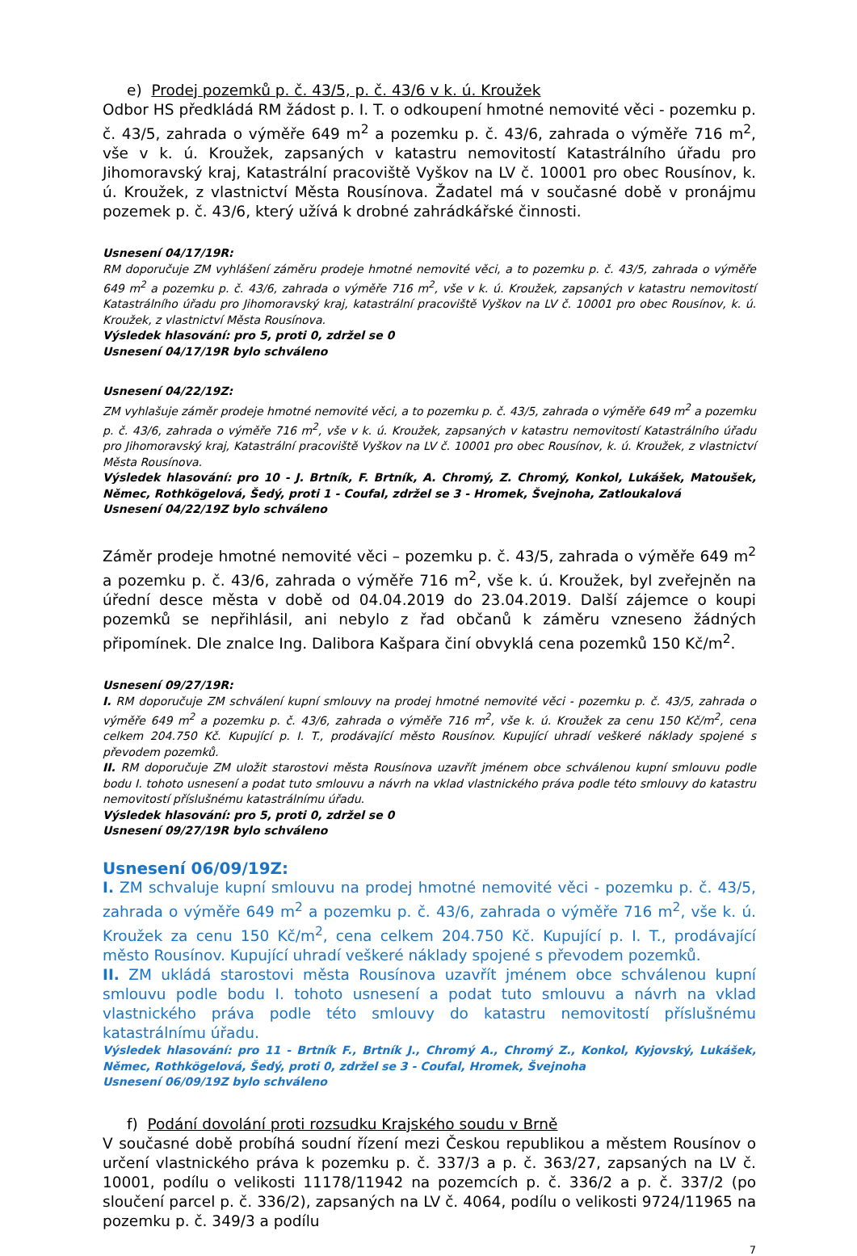e) Prodej pozemků p. č. 43/5, p. č. 43/6 v k. ú. Kroužek
Odbor HS předkládá RM žádost p. I. T. o odkoupení hmotné nemovité věci - pozemku p. č. 43/5, zahrada o výměře 649 m<sup>2</sup> a pozemku p. č. 43/6, zahrada o výměře 716 m<sup>2</sup>, vše v k. ú. Kroužek, zapsaných v katastru nemovitostí Katastrálního úřadu pro Jihomoravský kraj, Katastrální pracoviště Vyškov na LV č. 10001 pro obec Rousínov, k. ú. Kroužek, z vlastnictví Města Rousínova. Žadatel má v současné době v pronájmu pozemek p. č. 43/6, který užívá k drobné zahrádkářské činnosti.
Usnesení 04/17/19R:
RM doporučuje ZM vyhlášení záměru prodeje hmotné nemovité věci, a to pozemku p. č. 43/5, zahrada o výměře 649 m<sup>2</sup> a pozemku p. č. 43/6, zahrada o výměře 716 m<sup>2</sup>, vše v k. ú. Kroužek, zapsaných v katastru nemovitostí Katastrálního úřadu pro Jihomoravský kraj, katastrální pracoviště Vyškov na LV č. 10001 pro obec Rousínov, k. ú. Kroužek, z vlastnictví Města Rousínova.
Výsledek hlasování: pro 5, proti 0, zdržel se 0
Usnesení 04/17/19R bylo schváleno
Usnesení 04/22/19Z:
ZM vyhlašuje záměr prodeje hmotné nemovité věci, a to pozemku p. č. 43/5, zahrada o výměře 649 m<sup>2</sup> a pozemku p. č. 43/6, zahrada o výměře 716 m<sup>2</sup>, vše v k. ú. Kroužek, zapsaných v katastru nemovitostí Katastrálního úřadu pro Jihomoravský kraj, Katastrální pracoviště Vyškov na LV č. 10001 pro obec Rousínov, k. ú. Kroužek, z vlastnictví Města Rousínova.
Výsledek hlasování: pro 10 - J. Brtník, F. Brtník, A. Chromý, Z. Chromý, Konkol, Lukášek, Matoušek, Němec, Rothkögelová, Šedý, proti 1 - Coufal, zdržel se 3 - Hromek, Švejnoha, Zatloukalová
Usnesení 04/22/19Z bylo schváleno
Záměr prodeje hmotné nemovité věci – pozemku p. č. 43/5, zahrada o výměře 649 m<sup>2</sup> a pozemku p. č. 43/6, zahrada o výměře 716 m<sup>2</sup>, vše k. ú. Kroužek, byl zveřejněn na úřední desce města v době od 04.04.2019 do 23.04.2019. Další zájemce o koupi pozemků se nepřihlásil, ani nebylo z řad občanů k záměru vzneseno žádných připomínek. Dle znalce Ing. Dalibora Kašpara činí obvyklá cena pozemků 150 Kč/m<sup>2</sup>.
Usnesení 09/27/19R:
I. RM doporučuje ZM schválení kupní smlouvy na prodej hmotné nemovité věci - pozemku p. č. 43/5, zahrada o výměře 649 m<sup>2</sup> a pozemku p. č. 43/6, zahrada o výměře 716 m<sup>2</sup>, vše k. ú. Kroužek za cenu 150 Kč/m<sup>2</sup>, cena celkem 204.750 Kč. Kupující p. I. T., prodávající město Rousínov. Kupující uhradí veškeré náklady spojené s převodem pozemků.
II. RM doporučuje ZM uložit starostovi města Rousínova uzavřít jménem obce schválenou kupní smlouvu podle bodu I. tohoto usnesení a podat tuto smlouvu a návrh na vklad vlastnického práva podle této smlouvy do katastru nemovitostí příslušnému katastrálnímu úřadu.
Výsledek hlasování: pro 5, proti 0, zdržel se 0
Usnesení 09/27/19R bylo schváleno
Usnesení 06/09/19Z:
I. ZM schvaluje kupní smlouvu na prodej hmotné nemovité věci - pozemku p. č. 43/5, zahrada o výměře 649 m<sup>2</sup> a pozemku p. č. 43/6, zahrada o výměře 716 m<sup>2</sup>, vše k. ú. Kroužek za cenu 150 Kč/m<sup>2</sup>, cena celkem 204.750 Kč. Kupující p. I. T., prodávající město Rousínov. Kupující uhradí veškeré náklady spojené s převodem pozemků.
II. ZM ukládá starostovi města Rousínova uzavřít jménem obce schválenou kupní smlouvu podle bodu I. tohoto usnesení a podat tuto smlouvu a návrh na vklad vlastnického práva podle této smlouvy do katastru nemovitostí příslušnému katastrálnímu úřadu.
Výsledek hlasování: pro 11 - Brtník F., Brtník J., Chromý A., Chromý Z., Konkol, Kyjovský, Lukášek, Němec, Rothkögelová, Šedý, proti 0, zdržel se 3 - Coufal, Hromek, Švejnoha
Usnesení 06/09/19Z bylo schváleno
f) Podání dovolání proti rozsudku Krajského soudu v Brně
V současné době probíhá soudní řízení mezi Českou republikou a městem Rousínov o určení vlastnického práva k pozemku p. č. 337/3 a p. č. 363/27, zapsaných na LV č. 10001, podílu o velikosti 11178/11942 na pozemcích p. č. 336/2 a p. č. 337/2 (po sloučení parcel p. č. 336/2), zapsaných na LV č. 4064, podílu o velikosti 9724/11965 na pozemku p. č. 349/3 a podílu
7